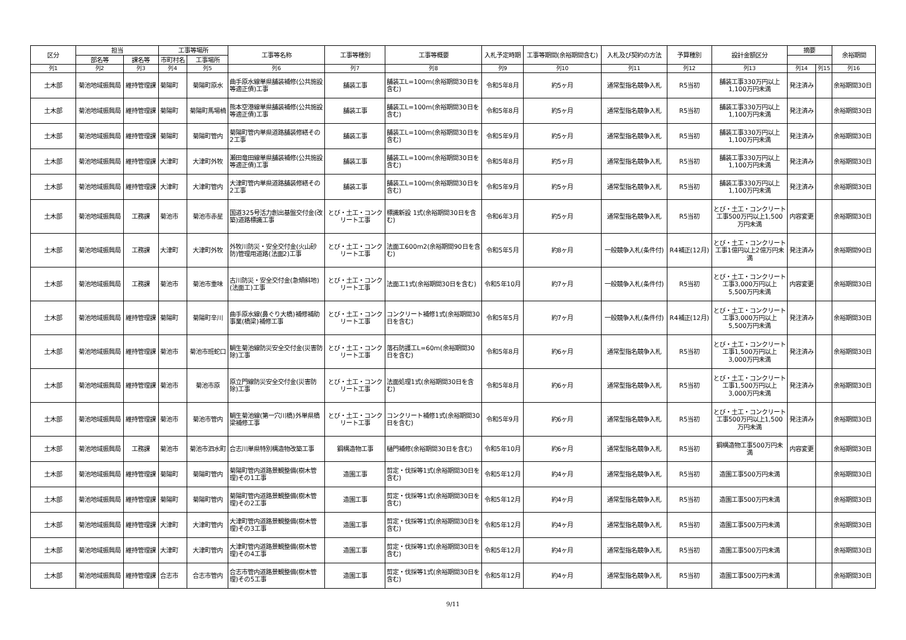| 区分 | 担当 | | 工事等場所 | | 工事等名称 | 工事等種別 | 工事等概要 | 入札予定時期 | 工事等期間(余裕期間含む) | 入札及び契約の方法 | 予算種別 | 設計金額区分 | 摘要 | | 余裕期間 |
| --- | --- | --- | --- | --- | --- | --- | --- | --- | --- | --- | --- | --- | --- | --- | --- |
| | 部名等 | 課名等 | 市町村名 | 工事場所 | | | | | | | | | | | |
| 列1 | 列2 | 列3 | 列4 | 列5 | 列6 | 列7 | 列8 | 列9 | 列10 | 列11 | 列12 | 列13 | 列14 | 列15 | 列16 |
| 土木部 | 菊池地域振興局 | 維持管理課 | 菊陽町 | 菊陽町原水 | 曲手原水線単県舗装補修(公共施設等適正債)工事 | 舗装工事 | 舗装工L=100m(余裕期間30日を含む) | 令和5年8月 | 約5ヶ月 | 通常型指名競争入札 | R5当初 | 舗装工事330万円以上1,100万円未満 | 発注済み | | 余裕期間30日 |
| 土木部 | 菊池地域振興局 | 維持管理課 | 菊陽町 | 菊陽町馬場楠 | 熊本空港線単県舗装補修(公共施設等適正債)工事 | 舗装工事 | 舗装工L=100m(余裕期間30日を含む) | 令和5年8月 | 約5ヶ月 | 通常型指名競争入札 | R5当初 | 舗装工事330万円以上1,100万円未満 | 発注済み | | 余裕期間30日 |
| 土木部 | 菊池地域振興局 | 維持管理課 | 菊陽町 | 菊陽町管内 | 菊陽町管内単県道路舗装修繕その2工事 | 舗装工事 | 舗装工L=100m(余裕期間30日を含む) | 令和5年9月 | 約5ヶ月 | 通常型指名競争入札 | R5当初 | 舗装工事330万円以上1,100万円未満 | 発注済み | | 余裕期間30日 |
| 土木部 | 菊池地域振興局 | 維持管理課 | 大津町 | 大津町外牧 | 瀬田竜田線単県舗装補修(公共施設等適正債)工事 | 舗装工事 | 舗装工L=100m(余裕期間30日を含む) | 令和5年8月 | 約5ヶ月 | 通常型指名競争入札 | R5当初 | 舗装工事330万円以上1,100万円未満 | 発注済み | | 余裕期間30日 |
| 土木部 | 菊池地域振興局 | 維持管理課 | 大津町 | 大津町管内 | 大津町管内単県道路舗装修繕その2工事 | 舗装工事 | 舗装工L=100m(余裕期間30日を含む) | 令和5年9月 | 約5ヶ月 | 通常型指名競争入札 | R5当初 | 舗装工事330万円以上1,100万円未満 | 発注済み | | 余裕期間30日 |
| 土木部 | 菊池地域振興局 | 工務課 | 菊池市 | 菊池市赤星 | 国道325号活力創出基盤交付金(改築)道路標識工事 | とび・土工・コンクリート工事 | 標識新設 1式(余裕期間30日を含む) | 令和6年3月 | 約5ヶ月 | 通常型指名競争入札 | R5当初 | とび・土工・コンクリート工事500万円以上1,500万円未満 | 内容変更 | | 余裕期間30日 |
| 土木部 | 菊池地域振興局 | 工務課 | 大津町 | 大津町外牧 | 外牧川防災・安全交付金(火山砂防)管理用道路(法面2)工事 | とび・土工・コンクリート工事 | 法面工600m2(余裕期間90日を含む) | 令和5年5月 | 約8ヶ月 | 一般競争入札(条件付) | R4補正(12月) | とび・土工・コンクリート工事1億円以上2億万円未満 | 発注済み | | 余裕期間90日 |
| 土木部 | 菊池地域振興局 | 工務課 | 菊池市 | 菊池市重味 | 古川防災・安全交付金(急傾斜地)(法面工)工事 | とび・土工・コンクリート工事 | 法面工1式(余裕期間30日を含む) | 令和5年10月 | 約7ヶ月 | 一般競争入札(条件付) | R5当初 | とび・土工・コンクリート工事3,000万円以上5,500万円未満 | 内容変更 | | 余裕期間30日 |
| 土木部 | 菊池地域振興局 | 維持管理課 | 菊陽町 | 菊陽町辛川 | 曲手原水線(鼻ぐり大橋)補修補助事業(橋梁)補修工事 | とび・土工・コンクリート工事 | コンクリート補修1式(余裕期間30日を含む) | 令和5年5月 | 約7ヶ月 | 一般競争入札(条件付) | R4補正(12月) | とび・土工・コンクリート工事3,000万円以上5,500万円未満 | 発注済み | | 余裕期間30日 |
| 土木部 | 菊池地域振興局 | 維持管理課 | 菊池市 | 菊池市班蛇口 | 鯛生菊池線防災安全交付金(災害防除)工事 | とび・土工・コンクリート工事 | 落石防護工L=60m(余裕期間30日を含む) | 令和5年8月 | 約6ヶ月 | 通常型指名競争入札 | R5当初 | とび・土工・コンクリート工事1,500万円以上3,000万円未満 | 発注済み | | 余裕期間30日 |
| 土木部 | 菊池地域振興局 | 維持管理課 | 菊池市 | 菊池市原 | 原立門線防災安全交付金(災害防除)工事 | とび・土工・コンクリート工事 | 法面処理1式(余裕期間30日を含む) | 令和5年8月 | 約6ヶ月 | 通常型指名競争入札 | R5当初 | とび・土工・コンクリート工事1,500万円以上3,000万円未満 | 発注済み | | 余裕期間30日 |
| 土木部 | 菊池地域振興局 | 維持管理課 | 菊池市 | 菊池市管内 | 鯛生菊池線(第一穴川橋)外単県橋梁補修工事 | とび・土工・コンクリート工事 | コンクリート補修1式(余裕期間30日を含む) | 令和5年9月 | 約6ヶ月 | 通常型指名競争入札 | R5当初 | とび・土工・コンクリート工事500万円以上1,500万円未満 | 発注済み | | 余裕期間30日 |
| 土木部 | 菊池地域振興局 | 工務課 | 菊池市 | 菊池市泗水町 | 合志川単県特別構造物改築工事 | 鋼構造物工事 | 樋門補修(余裕期間30日を含む) | 令和5年10月 | 約6ヶ月 | 通常型指名競争入札 | R5当初 | 鋼構造物工事500万円未満 | 内容変更 | | 余裕期間30日 |
| 土木部 | 菊池地域振興局 | 維持管理課 | 菊陽町 | 菊陽町管内 | 菊陽町管内道路景観整備(樹木管理)その1工事 | 造園工事 | 剪定・伐採等1式(余裕期間30日を含む) | 令和5年12月 | 約4ヶ月 | 通常型指名競争入札 | R5当初 | 造園工事500万円未満 | | | 余裕期間30日 |
| 土木部 | 菊池地域振興局 | 維持管理課 | 菊陽町 | 菊陽町管内 | 菊陽町管内道路景観整備(樹木管理)その2工事 | 造園工事 | 剪定・伐採等1式(余裕期間30日を含む) | 令和5年12月 | 約4ヶ月 | 通常型指名競争入札 | R5当初 | 造園工事500万円未満 | | | 余裕期間30日 |
| 土木部 | 菊池地域振興局 | 維持管理課 | 大津町 | 大津町管内 | 大津町管内道路景観整備(樹木管理)その3工事 | 造園工事 | 剪定・伐採等1式(余裕期間30日を含む) | 令和5年12月 | 約4ヶ月 | 通常型指名競争入札 | R5当初 | 造園工事500万円未満 | | | 余裕期間30日 |
| 土木部 | 菊池地域振興局 | 維持管理課 | 大津町 | 大津町管内 | 大津町管内道路景観整備(樹木管理)その4工事 | 造園工事 | 剪定・伐採等1式(余裕期間30日を含む) | 令和5年12月 | 約4ヶ月 | 通常型指名競争入札 | R5当初 | 造園工事500万円未満 | | | 余裕期間30日 |
| 土木部 | 菊池地域振興局 | 維持管理課 | 合志市 | 合志市管内 | 合志市管内道路景観整備(樹木管理)その5工事 | 造園工事 | 剪定・伐採等1式(余裕期間30日を含む) | 令和5年12月 | 約4ヶ月 | 通常型指名競争入札 | R5当初 | 造園工事500万円未満 | | | 余裕期間30日 |
9/11